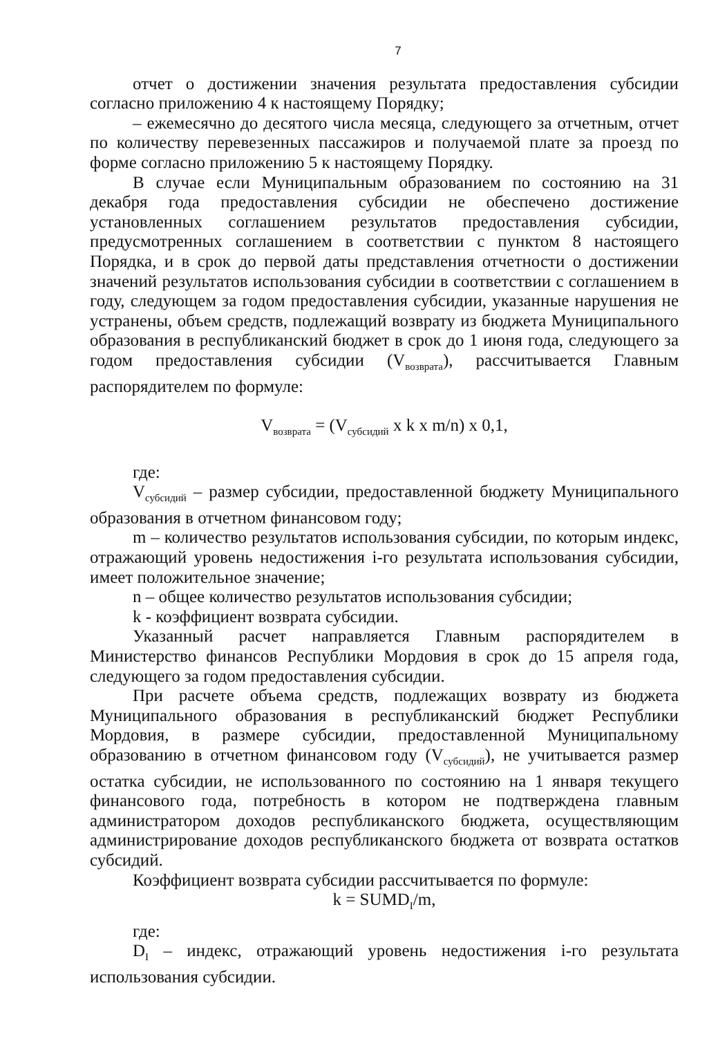7
отчет о достижении значения результата предоставления субсидии согласно приложению 4 к настоящему Порядку;
– ежемесячно до десятого числа месяца, следующего за отчетным, отчет по количеству перевезенных пассажиров и получаемой плате за проезд по форме согласно приложению 5 к настоящему Порядку.
В случае если Муниципальным образованием по состоянию на 31 декабря года предоставления субсидии не обеспечено достижение установленных соглашением результатов предоставления субсидии, предусмотренных соглашением в соответствии с пунктом 8 настоящего Порядка, и в срок до первой даты представления отчетности о достижении значений результатов использования субсидии в соответствии с соглашением в году, следующем за годом предоставления субсидии, указанные нарушения не устранены, объем средств, подлежащий возврату из бюджета Муниципального образования в республиканский бюджет в срок до 1 июня года, следующего за годом предоставления субсидии (V<sub>возврата</sub>), рассчитывается Главным распорядителем по формуле:
V<sub>возврата</sub> = (V<sub>субсидий</sub> x k x m/n) x 0,1,
где:
V<sub>субсидий</sub> – размер субсидии, предоставленной бюджету Муниципального образования в отчетном финансовом году;
m – количество результатов использования субсидии, по которым индекс, отражающий уровень недостижения i-го результата использования субсидии, имеет положительное значение;
n – общее количество результатов использования субсидии;
k - коэффициент возврата субсидии.
Указанный расчет направляется Главным распорядителем в Министерство финансов Республики Мордовия в срок до 15 апреля года, следующего за годом предоставления субсидии.
При расчете объема средств, подлежащих возврату из бюджета Муниципального образования в республиканский бюджет Республики Мордовия, в размере субсидии, предоставленной Муниципальному образованию в отчетном финансовом году (V<sub>субсидий</sub>), не учитывается размер остатка субсидии, не использованного по состоянию на 1 января текущего финансового года, потребность в котором не подтверждена главным администратором доходов республиканского бюджета, осуществляющим администрирование доходов республиканского бюджета от возврата остатков субсидий.
Коэффициент возврата субсидии рассчитывается по формуле:
k = SUMD<sub>I</sub>/m,
где:
D<sub>I</sub> – индекс, отражающий уровень недостижения i-го результата использования субсидии.